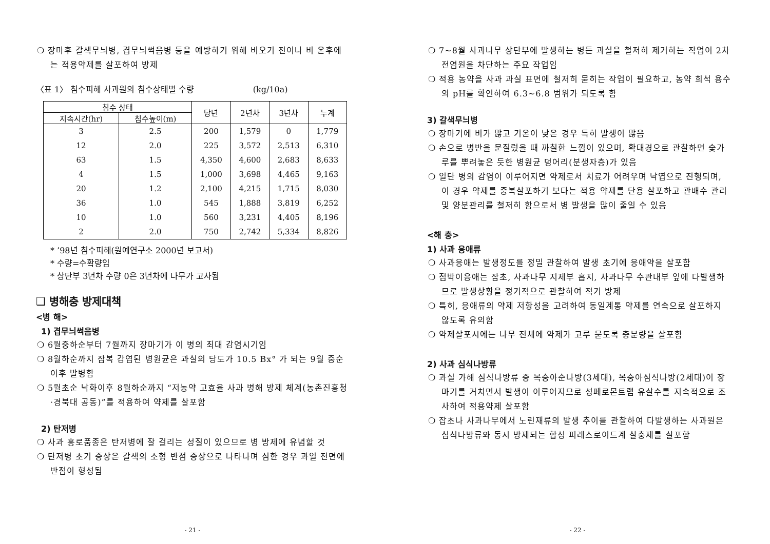❍ 장마후 갈색무늬병, 겹무늬썩음병 등을 예방하기 위해 비오기 전이나 비 온후에는 적용약제를 살포하여 방제
〈표 1〉 침수피해 사과원의 침수상태별 수량 (kg/10a)
| 침수 상태 | | 당년 | 2년차 | 3년차 | 누계 |
| --- | --- | --- | --- | --- | --- |
| 지속시간(hr) | 침수높이(m) | | | | |
| 3 | 2.5 | 200 | 1,579 | 0 | 1,779 |
| 12 | 2.0 | 225 | 3,572 | 2,513 | 6,310 |
| 63 | 1.5 | 4,350 | 4,600 | 2,683 | 8,633 |
| 4 | 1.5 | 1,000 | 3,698 | 4,465 | 9,163 |
| 20 | 1.2 | 2,100 | 4,215 | 1,715 | 8,030 |
| 36 | 1.0 | 545 | 1,888 | 3,819 | 6,252 |
| 10 | 1.0 | 560 | 3,231 | 4,405 | 8,196 |
| 2 | 2.0 | 750 | 2,742 | 5,334 | 8,826 |
* ’98년 침수피해(원예연구소 2000년 보고서)
* 수량=수확량임
* 상단부 3년차 수량 0은 3년차에 나무가 고사됨
❑ 병해충 방제대책
<병 해>
1) 겹무늬썩음병
❍ 6월중하순부터 7월까지 장마기가 이 병의 최대 감염시기임
❍ 8월하순까지 잠복 감염된 병원균은 과실의 당도가 10.5 Bx° 가 되는 9월 중순 이후 발병함
❍ 5월초순 낙화이후 8월하순까지 “저농약 고효율 사과 병해 방제 체계(농촌진흥청·경북대 공동)”를 적용하여 약제를 살포함
2) 탄저병
❍ 사과 홍로품종은 탄저병에 잘 걸리는 성질이 있으므로 병 방제에 유념할 것
❍ 탄저병 초기 증상은 갈색의 소형 반점 증상으로 나타나며 심한 경우 과일 전면에 반점이 형성됨
- 21 -
❍ 7~8월 사과나무 상단부에 발생하는 병든 과실을 철저히 제거하는 작업이 2차 전염원을 차단하는 주요 작업임
❍ 적용 농약을 사과 과실 표면에 철저히 묻히는 작업이 필요하고, 농약 희석 용수의 pH를 확인하여 6.3~6.8 범위가 되도록 함
3) 갈색무늬병
❍ 장마기에 비가 많고 기온이 낮은 경우 특히 발생이 많음
❍ 손으로 병반을 문질렀을 때 까칠한 느낌이 있으며, 확대경으로 관찰하면 숯가루를 뿌려놓은 듯한 병원균 덩어리(분생자층)가 있음
❍ 일단 병의 감염이 이루어지면 약제로서 치료가 어려우며 낙엽으로 진행되며, 이 경우 약제를 중복살포하기 보다는 적용 약제를 단용 살포하고 관배수 관리 및 양분관리를 철저히 함으로서 병 발생을 많이 줄일 수 있음
<해 충>
1) 사과 응애류
❍ 사과응애는 발생정도를 정밀 관찰하여 발생 초기에 응애약을 살포함
❍ 점박이응애는 잡초, 사과나무 지제부 흡지, 사과나무 수관내부 잎에 다발생하므로 발생상황을 정기적으로 관찰하여 적기 방제
❍ 특히, 응애류의 약제 저항성을 고려하여 동일계통 약제를 연속으로 살포하지 않도록 유의함
❍ 약제살포시에는 나무 전체에 약제가 고루 묻도록 충분량을 살포함
2) 사과 심식나방류
❍ 과실 가해 심식나방류 중 복숭아순나방(3세대), 복숭아심식나방(2세대)이 장마기를 거치면서 발생이 이루어지므로 성페로몬트랩 유살수를 지속적으로 조사하여 적용약제 살포함
❍ 잡초나 사과나무에서 노린재류의 발생 추이를 관찰하여 다발생하는 사과원은 심식나방류와 동시 방제되는 합성 피레스로이드계 살충제를 살포함
- 22 -